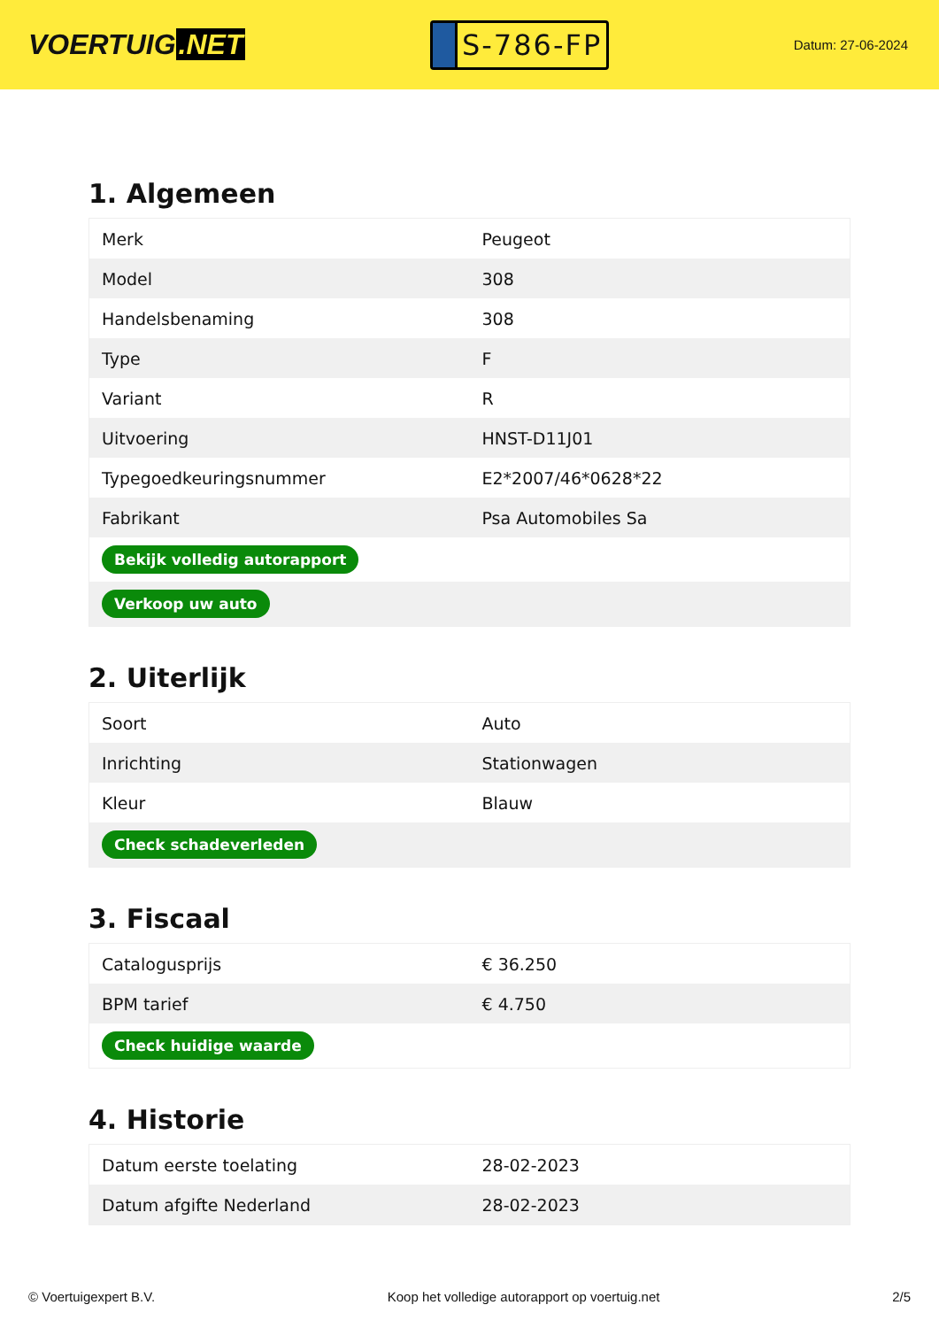VOERTUIG.NET
S-786-FP
Datum: 27-06-2024
1. Algemeen
| Merk | Peugeot |
| Model | 308 |
| Handelsbenaming | 308 |
| Type | F |
| Variant | R |
| Uitvoering | HNST-D11J01 |
| Typegoedkeuringsnummer | E2*2007/46*0628*22 |
| Fabrikant | Psa Automobiles Sa |
| Bekijk volledig autorapport | |
| Verkoop uw auto | |
2. Uiterlijk
| Soort | Auto |
| Inrichting | Stationwagen |
| Kleur | Blauw |
| Check schadeverleden | |
3. Fiscaal
| Catalogusprijs | € 36.250 |
| BPM tarief | € 4.750 |
| Check huidige waarde | |
4. Historie
| Datum eerste toelating | 28-02-2023 |
| Datum afgifte Nederland | 28-02-2023 |
© Voertuigexpert B.V. Koop het volledige autorapport op voertuig.net 2/5